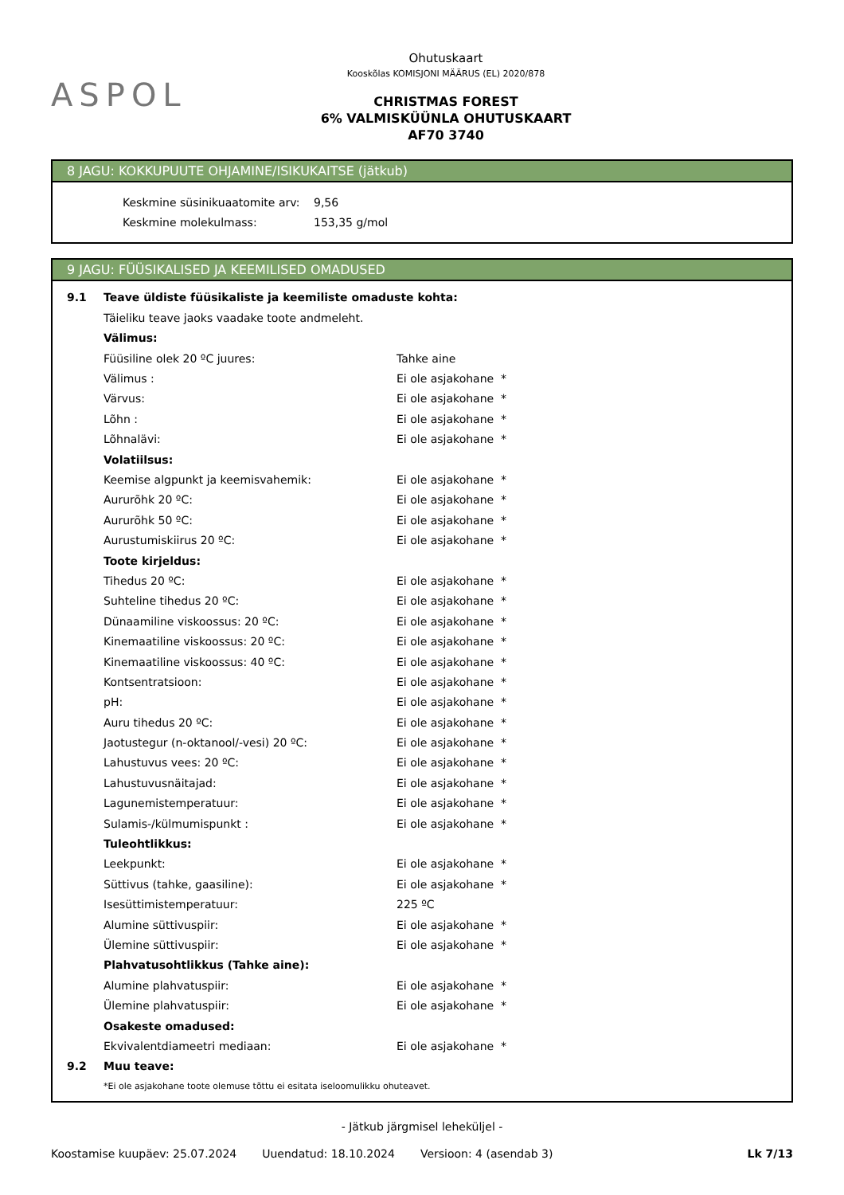ASPOL
Ohutuskaart
Kooskõlas KOMISJONI MÄÄRUS (EL) 2020/878
CHRISTMAS FOREST
6% VALMISKÜÜNLA OHUTUSKAART
AF70 3740
8 JAGU: KOKKUPUUTE OHJAMINE/ISIKUKAITSE (jätkub)
| Keskmine süsinikuaatomite arv: | 9,56 |
| Keskmine molekulmass: | 153,35 g/mol |
9 JAGU: FÜÜSIKALISED JA KEEMILISED OMADUSED
| 9.1 | Teave üldiste füüsikaliste ja keemiliste omaduste kohta: | |
| | Täieliku teave jaoks vaadake toote andmeleht. | |
| | Välimus: | |
| | Füüsiline olek 20 ºC juures: | Tahke aine |
| | Välimus : | Ei ole asjakohane * |
| | Värvus: | Ei ole asjakohane * |
| | Lõhn : | Ei ole asjakohane * |
| | Lõhnalävi: | Ei ole asjakohane * |
| | Volatiilsus: | |
| | Keemise algpunkt ja keemisvahemik: | Ei ole asjakohane * |
| | Aururõhk 20 ºC: | Ei ole asjakohane * |
| | Aururõhk 50 ºC: | Ei ole asjakohane * |
| | Aurustumiskiirus 20 ºC: | Ei ole asjakohane * |
| | Toote kirjeldus: | |
| | Tihedus 20 ºC: | Ei ole asjakohane * |
| | Suhteline tihedus 20 ºC: | Ei ole asjakohane * |
| | Dünaamiline viskoossus: 20 ºC: | Ei ole asjakohane * |
| | Kinemaatiline viskoossus: 20 ºC: | Ei ole asjakohane * |
| | Kinemaatiline viskoossus: 40 ºC: | Ei ole asjakohane * |
| | Kontsentratsioon: | Ei ole asjakohane * |
| | pH: | Ei ole asjakohane * |
| | Auru tihedus 20 ºC: | Ei ole asjakohane * |
| | Jaotustegur (n-oktanool/-vesi) 20 ºC: | Ei ole asjakohane * |
| | Lahustuvus vees: 20 ºC: | Ei ole asjakohane * |
| | Lahustuvusnäitajad: | Ei ole asjakohane * |
| | Lagunemistemperatuur: | Ei ole asjakohane * |
| | Sulamis-/külmumispunkt : | Ei ole asjakohane * |
| | Tuleohtlikkus: | |
| | Leekpunkt: | Ei ole asjakohane * |
| | Süttivus (tahke, gaasiline): | Ei ole asjakohane * |
| | Isesüttimistemperatuur: | 225 ºC |
| | Alumine süttivuspiir: | Ei ole asjakohane * |
| | Ülemine süttivuspiir: | Ei ole asjakohane * |
| | Plahvatusohtlikkus (Tahke aine): | |
| | Alumine plahvatuspiir: | Ei ole asjakohane * |
| | Ülemine plahvatuspiir: | Ei ole asjakohane * |
| | Osakeste omadused: | |
| | Ekvivalentdiameetri mediaan: | Ei ole asjakohane * |
| 9.2 | Muu teave: | |
| | *Ei ole asjakohane toote olemuse tõttu ei esitata iseloomulikku ohuteavet. | |
- Jätkub järgmisel leheküljel -
Koostamise kuupäev: 25.07.2024 Uuendatud: 18.10.2024 Versioon: 4 (asendab 3) Lk 7/13